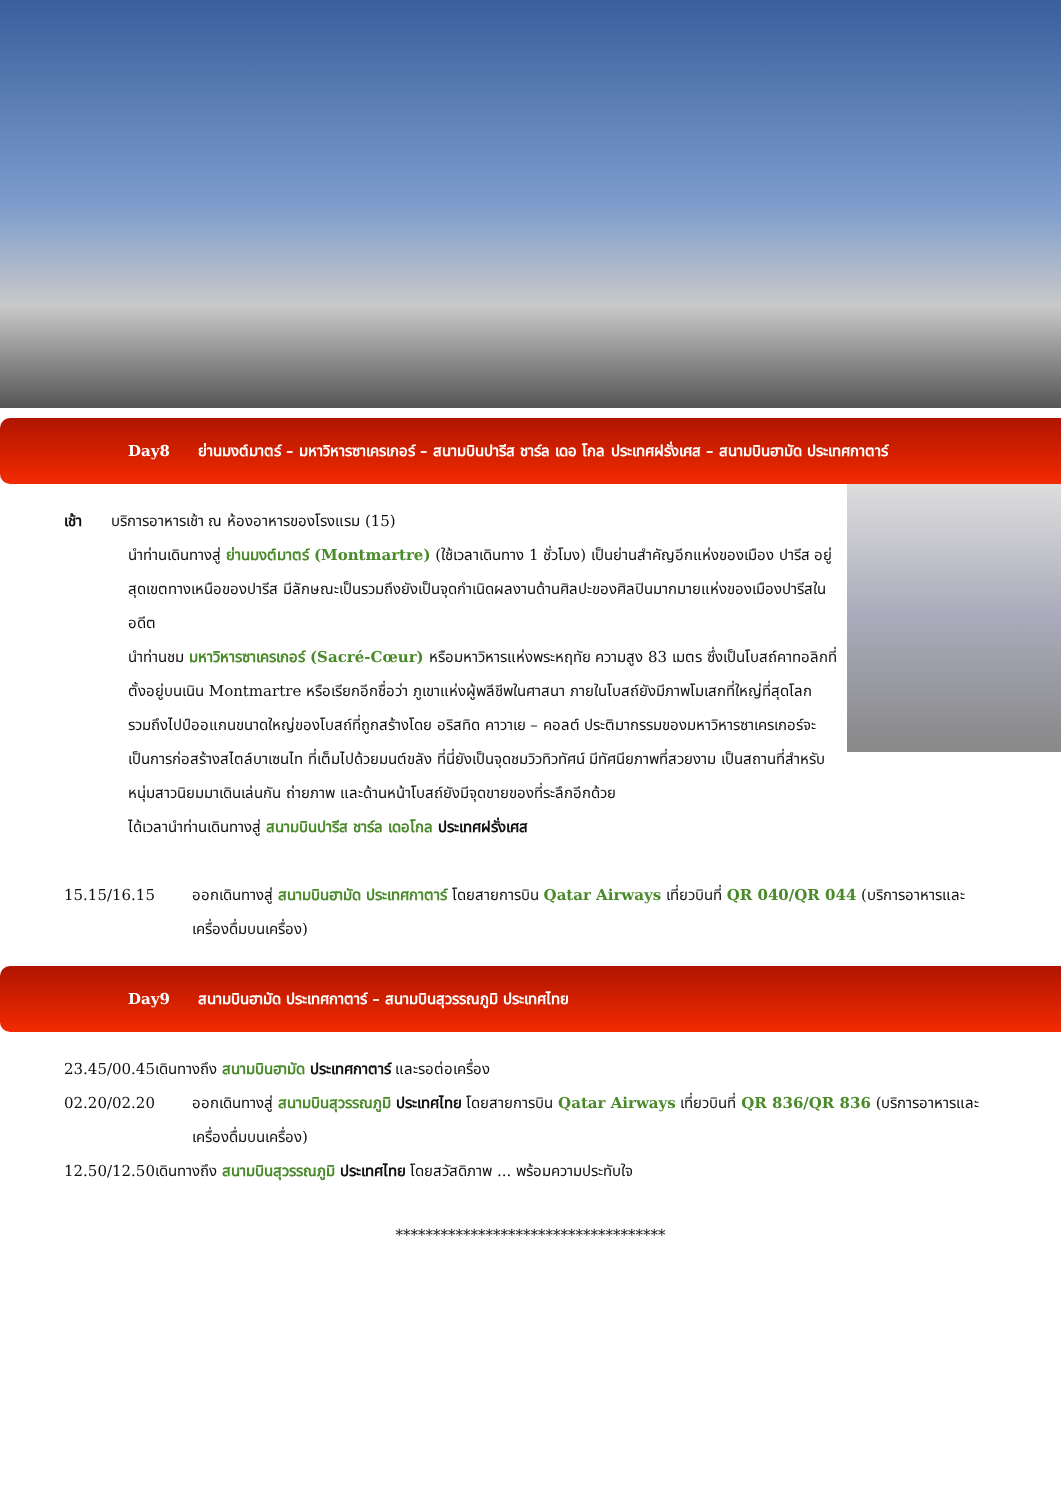Day8 ย่านมงต์มาตร์ – มหาวิหารซาเครเกอร์ – สนามบินปารีส ชาร์ล เดอ โกล ประเทศฝรั่งเศส – สนามบินฮามัด ประเทศกาตาร์
เช้า บริการอาหารเช้า ณ ห้องอาหารของโรงแรม (15)
นำท่านเดินทางสู่ ย่านมงต์มาตร์ (Montmartre) (ใช้เวลาเดินทาง 1 ชั่วโมง) เป็นย่านสำคัญอีกแห่งของเมือง ปารีส อยู่สุดเขตทางเหนือของปารีส มีลักษณะเป็นรวมถึงยังเป็นจุดกำเนิดผลงานด้านศิลปะของศิลปินมากมายแห่งของเมืองปารีสในอดีต
นำท่านชม มหาวิหารซาเครเกอร์ (Sacré-Cœur) หรือมหาวิหารแห่งพระหฤทัย ความสูง 83 เมตร ซึ่งเป็นโบสถ์คาทอลิกที่ตั้งอยู่บนเนิน Montmartre หรือเรียกอีกชื่อว่า ภูเขาแห่งผู้พลีชีพในศาสนา ภายในโบสถ์ยังมีภาพโมเสกที่ใหญ่ที่สุดโลก รวมถึงไปป์ออแกนขนาดใหญ่ของโบสถ์ที่ถูกสร้างโดย อริสทิด คาวาเย – คอลต์ ประติมากรรมของมหาวิหารซาเครเกอร์จะเป็นการก่อสร้างสไตล์บาเซนไท ที่เต็มไปด้วยมนต์ขลัง ที่นี่ยังเป็นจุดชมวิวทิวทัศน์ มีทัศนียภาพที่สวยงาม เป็นสถานที่สำหรับหนุ่มสาวนิยมมาเดินเล่นกัน ถ่ายภาพ และด้านหน้าโบสถ์ยังมีจุดขายของที่ระลึกอีกด้วย
ได้เวลานำท่านเดินทางสู่ สนามบินปารีส ชาร์ล เดอโกล ประเทศฝรั่งเศส
15.15/16.15 ออกเดินทางสู่ สนามบินฮามัด ประเทศกาตาร์ โดยสายการบิน Qatar Airways เที่ยวบินที่ QR 040/QR 044 (บริการอาหารและเครื่องดื่มบนเครื่อง)
Day9 สนามบินฮามัด ประเทศกาตาร์ – สนามบินสุวรรณภูมิ ประเทศไทย
23.45/00.45เดินทางถึง สนามบินฮามัด ประเทศกาตาร์ และรอต่อเครื่อง
02.20/02.20 ออกเดินทางสู่ สนามบินสุวรรณภูมิ ประเทศไทย โดยสายการบิน Qatar Airways เที่ยวบินที่ QR 836/QR 836 (บริการอาหารและเครื่องดื่มบนเครื่อง)
12.50/12.50เดินทางถึง สนามบินสุวรรณภูมิ ประเทศไทย โดยสวัสดิภาพ ... พร้อมความประทับใจ
************************************